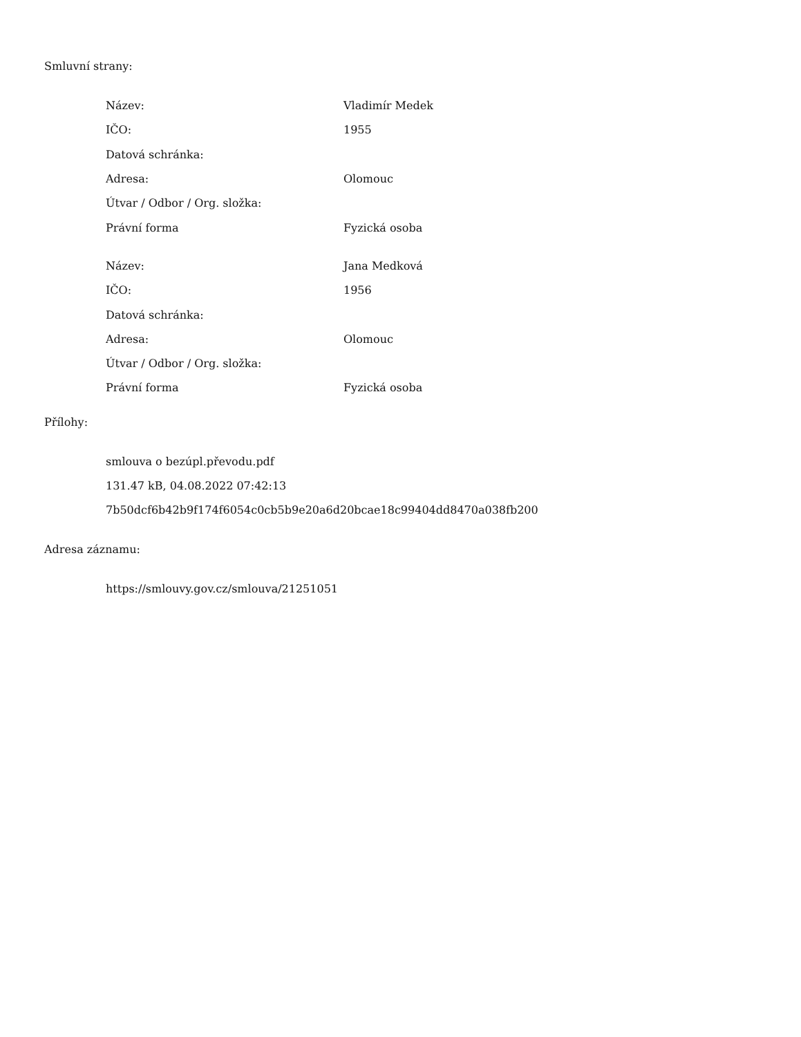Smluvní strany:
| Název: | Vladimír Medek |
| IČO: | 1955 |
| Datová schránka: | |
| Adresa: | Olomouc |
| Útvar / Odbor / Org. složka: | |
| Právní forma | Fyzická osoba |
| Název: | Jana Medková |
| IČO: | 1956 |
| Datová schránka: | |
| Adresa: | Olomouc |
| Útvar / Odbor / Org. složka: | |
| Právní forma | Fyzická osoba |
Přílohy:
smlouva o bezúpl.převodu.pdf
131.47 kB, 04.08.2022 07:42:13
7b50dcf6b42b9f174f6054c0cb5b9e20a6d20bcae18c99404dd8470a038fb200
Adresa záznamu:
https://smlouvy.gov.cz/smlouva/21251051